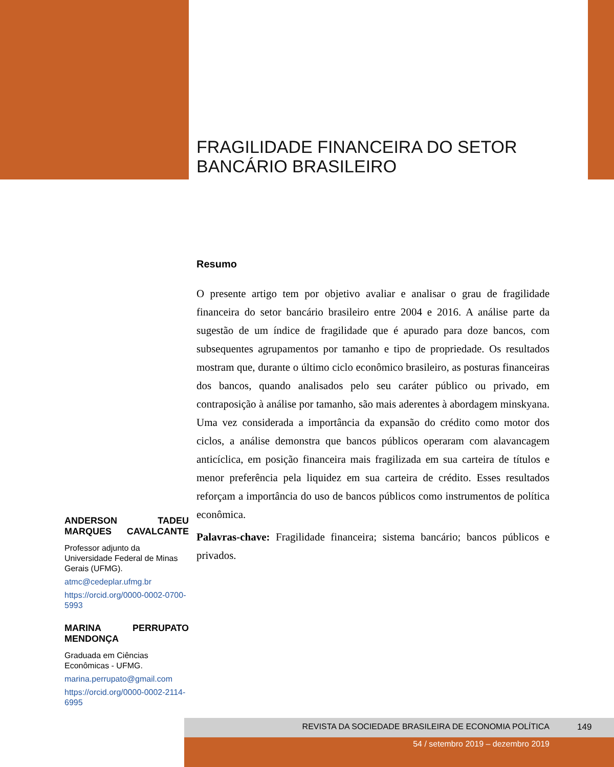FRAGILIDADE FINANCEIRA DO SETOR
BANCÁRIO BRASILEIRO
Resumo
O presente artigo tem por objetivo avaliar e analisar o grau de fragilidade financeira do setor bancário brasileiro entre 2004 e 2016. A análise parte da sugestão de um índice de fragilidade que é apurado para doze bancos, com subsequentes agrupamentos por tamanho e tipo de propriedade. Os resultados mostram que, durante o último ciclo econômico brasileiro, as posturas financeiras dos bancos, quando analisados pelo seu caráter público ou privado, em contraposição à análise por tamanho, são mais aderentes à abordagem minskyana. Uma vez considerada a importância da expansão do crédito como motor dos ciclos, a análise demonstra que bancos públicos operaram com alavancagem anticíclica, em posição financeira mais fragilizada em sua carteira de títulos e menor preferência pela liquidez em sua carteira de crédito. Esses resultados reforçam a importância do uso de bancos públicos como instrumentos de política econômica.
Palavras-chave: Fragilidade financeira; sistema bancário; bancos públicos e privados.
ANDERSON TADEU MARQUES CAVALCANTE
Professor adjunto da Universidade Federal de Minas Gerais (UFMG).
atmc@cedeplar.ufmg.br
https://orcid.org/0000-0002-0700-5993
MARINA PERRUPATO MENDONÇA
Graduada em Ciências Econômicas - UFMG.
marina.perrupato@gmail.com
https://orcid.org/0000-0002-2114-6995
REVISTA DA SOCIEDADE BRASILEIRA DE ECONOMIA POLÍTICA 149
54 / setembro 2019 – dezembro 2019